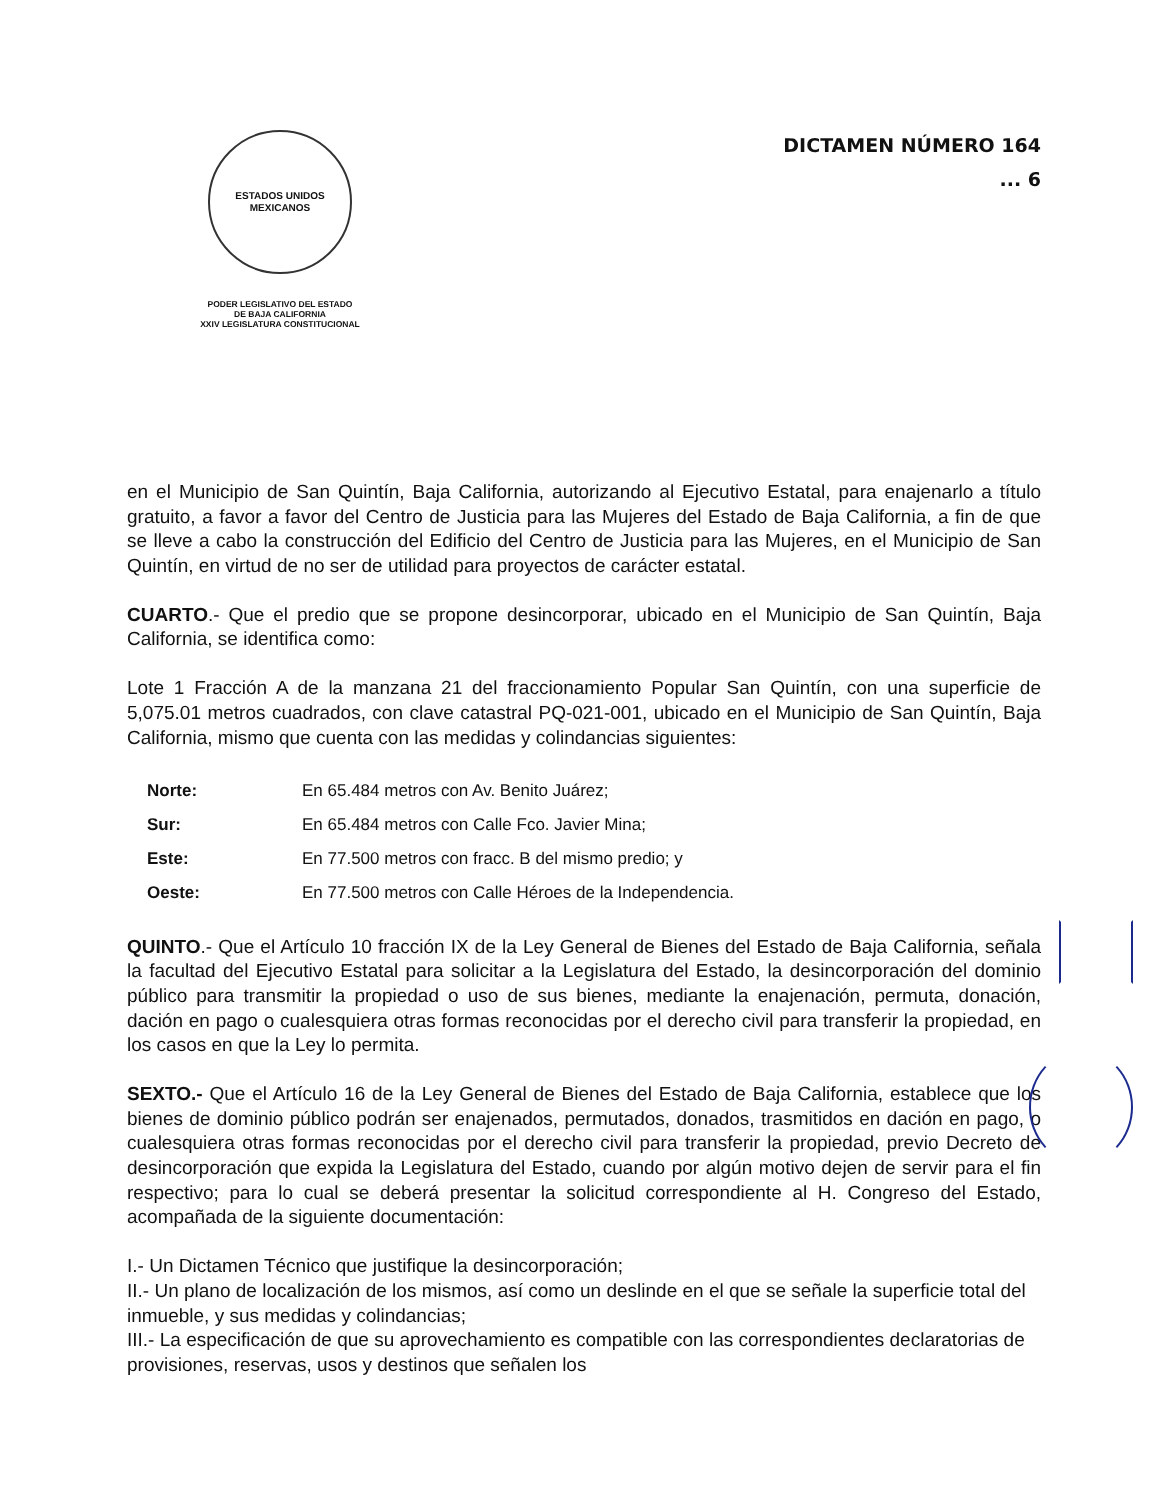ESTADOS UNIDOS MEXICANOS
PODER LEGISLATIVO DEL ESTADO
DE BAJA CALIFORNIA
XXIV LEGISLATURA CONSTITUCIONAL
DICTAMEN NÚMERO 164
... 6
en el Municipio de San Quintín, Baja California, autorizando al Ejecutivo Estatal, para enajenarlo a título gratuito, a favor a favor del Centro de Justicia para las Mujeres del Estado de Baja California, a fin de que se lleve a cabo la construcción del Edificio del Centro de Justicia para las Mujeres, en el Municipio de San Quintín, en virtud de no ser de utilidad para proyectos de carácter estatal.
CUARTO.- Que el predio que se propone desincorporar, ubicado en el Municipio de San Quintín, Baja California, se identifica como:
Lote 1 Fracción A de la manzana 21 del fraccionamiento Popular San Quintín, con una superficie de 5,075.01 metros cuadrados, con clave catastral PQ-021-001, ubicado en el Municipio de San Quintín, Baja California, mismo que cuenta con las medidas y colindancias siguientes:
| Norte: | En 65.484 metros con Av. Benito Juárez; |
| Sur: | En 65.484 metros con Calle Fco. Javier Mina; |
| Este: | En 77.500 metros con fracc. B del mismo predio; y |
| Oeste: | En 77.500 metros con Calle Héroes de la Independencia. |
QUINTO.- Que el Artículo 10 fracción IX de la Ley General de Bienes del Estado de Baja California, señala la facultad del Ejecutivo Estatal para solicitar a la Legislatura del Estado, la desincorporación del dominio público para transmitir la propiedad o uso de sus bienes, mediante la enajenación, permuta, donación, dación en pago o cualesquiera otras formas reconocidas por el derecho civil para transferir la propiedad, en los casos en que la Ley lo permita.
SEXTO.- Que el Artículo 16 de la Ley General de Bienes del Estado de Baja California, establece que los bienes de dominio público podrán ser enajenados, permutados, donados, trasmitidos en dación en pago, o cualesquiera otras formas reconocidas por el derecho civil para transferir la propiedad, previo Decreto de desincorporación que expida la Legislatura del Estado, cuando por algún motivo dejen de servir para el fin respectivo; para lo cual se deberá presentar la solicitud correspondiente al H. Congreso del Estado, acompañada de la siguiente documentación:
I.- Un Dictamen Técnico que justifique la desincorporación;
II.- Un plano de localización de los mismos, así como un deslinde en el que se señale la superficie total del inmueble, y sus medidas y colindancias;
III.- La especificación de que su aprovechamiento es compatible con las correspondientes declaratorias de provisiones, reservas, usos y destinos que señalen los